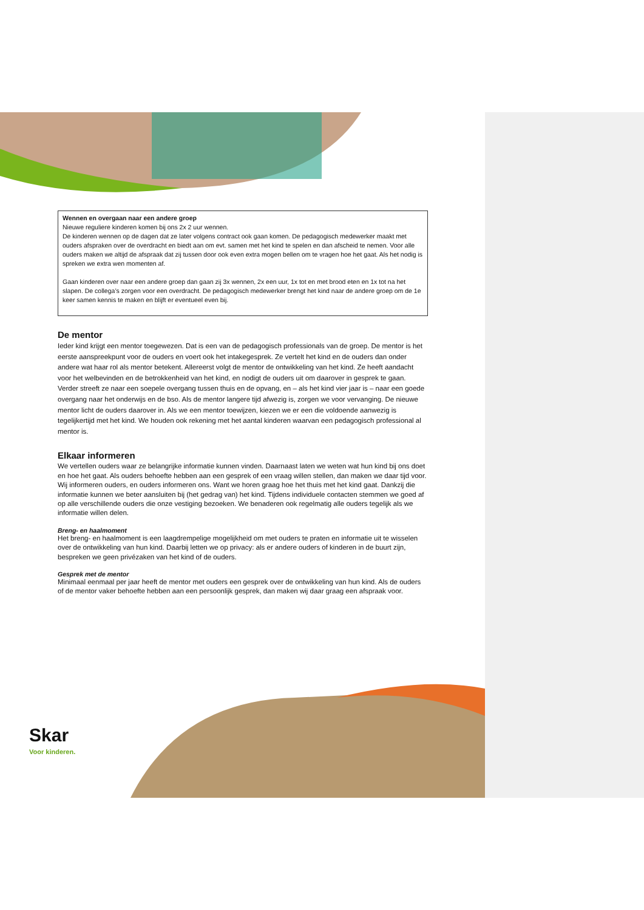Wennen en overgaan naar een andere groep
Nieuwe reguliere kinderen komen bij ons 2x 2 uur wennen.
De kinderen wennen op de dagen dat ze later volgens contract ook gaan komen. De pedagogisch medewerker maakt met ouders afspraken over de overdracht en biedt aan om evt. samen met het kind te spelen en dan afscheid te nemen. Voor alle ouders maken we altijd de afspraak dat zij tussen door ook even extra mogen bellen om te vragen hoe het gaat. Als het nodig is spreken we extra wen momenten af.
Gaan kinderen over naar een andere groep dan gaan zij 3x wennen, 2x een uur, 1x tot en met brood eten en 1x tot na het slapen. De collega’s zorgen voor een overdracht. De pedagogisch medewerker brengt het kind naar de andere groep om de 1e keer samen kennis te maken en blijft er eventueel even bij.
De mentor
Ieder kind krijgt een mentor toegewezen. Dat is een van de pedagogisch professionals van de groep. De mentor is het eerste aanspreekpunt voor de ouders en voert ook het intakegesprek. Ze vertelt het kind en de ouders dan onder andere wat haar rol als mentor betekent. Allereerst volgt de mentor de ontwikkeling van het kind. Ze heeft aandacht voor het welbevinden en de betrokkenheid van het kind, en nodigt de ouders uit om daarover in gesprek te gaan. Verder streeft ze naar een soepele overgang tussen thuis en de opvang, en – als het kind vier jaar is – naar een goede overgang naar het onderwijs en de bso. Als de mentor langere tijd afwezig is, zorgen we voor vervanging. De nieuwe mentor licht de ouders daarover in. Als we een mentor toewijzen, kiezen we er een die voldoende aanwezig is tegelijkertijd met het kind. We houden ook rekening met het aantal kinderen waarvan een pedagogisch professional al mentor is.
Elkaar informeren
We vertellen ouders waar ze belangrijke informatie kunnen vinden. Daarnaast laten we weten wat hun kind bij ons doet en hoe het gaat. Als ouders behoefte hebben aan een gesprek of een vraag willen stellen, dan maken we daar tijd voor. Wij informeren ouders, en ouders informeren ons. Want we horen graag hoe het thuis met het kind gaat. Dankzij die informatie kunnen we beter aansluiten bij (het gedrag van) het kind. Tijdens individuele contacten stemmen we goed af op alle verschillende ouders die onze vestiging bezoeken. We benaderen ook regelmatig alle ouders tegelijk als we informatie willen delen.
Breng- en haalmoment
Het breng- en haalmoment is een laagdrempelige mogelijkheid om met ouders te praten en informatie uit te wisselen over de ontwikkeling van hun kind. Daarbij letten we op privacy: als er andere ouders of kinderen in de buurt zijn, bespreken we geen privézaken van het kind of de ouders.
Gesprek met de mentor
Minimaal eenmaal per jaar heeft de mentor met ouders een gesprek over de ontwikkeling van hun kind. Als de ouders of de mentor vaker behoefte hebben aan een persoonlijk gesprek, dan maken wij daar graag een afspraak voor.
Skar
Voor kinderen.